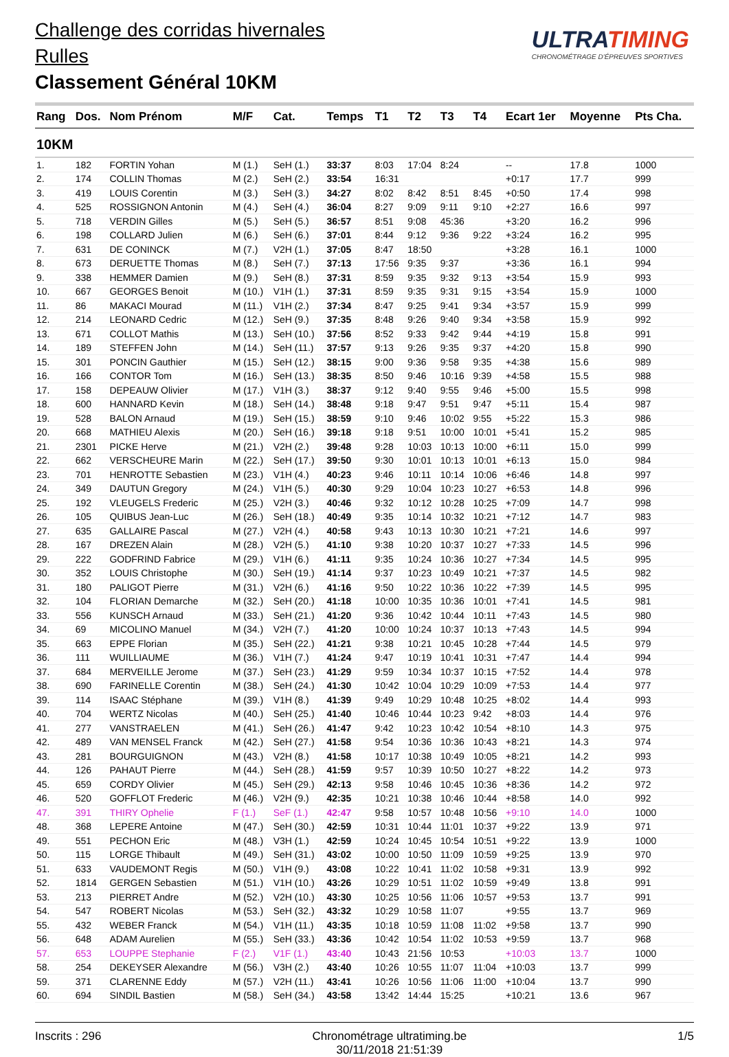Challenge des corridas hivernales
Rulles
Classement Général 10KM
ULTRATIMING
CHRONOMÉTRAGE D'ÉPREUVES SPORTIVES
| Rang | Dos. | Nom Prénom | M/F | Cat. | Temps | T1 | T2 | T3 | T4 | Ecart 1er | Moyenne | Pts Cha. |
| --- | --- | --- | --- | --- | --- | --- | --- | --- | --- | --- | --- | --- |
| 10KM | | | | | | | | | | | | |
| 1. | 182 | FORTIN Yohan | M (1.) | SeH (1.) | 33:37 | 8:03 | 17:04 | 8:24 | | -- | 17.8 | 1000 |
| 2. | 174 | COLLIN Thomas | M (2.) | SeH (2.) | 33:54 | 16:31 | | | | +0:17 | 17.7 | 999 |
| 3. | 419 | LOUIS Corentin | M (3.) | SeH (3.) | 34:27 | 8:02 | 8:42 | 8:51 | 8:45 | +0:50 | 17.4 | 998 |
| 4. | 525 | ROSSIGNON Antonin | M (4.) | SeH (4.) | 36:04 | 8:27 | 9:09 | 9:11 | 9:10 | +2:27 | 16.6 | 997 |
| 5. | 718 | VERDIN Gilles | M (5.) | SeH (5.) | 36:57 | 8:51 | 9:08 | 45:36 | | +3:20 | 16.2 | 996 |
| 6. | 198 | COLLARD Julien | M (6.) | SeH (6.) | 37:01 | 8:44 | 9:12 | 9:36 | 9:22 | +3:24 | 16.2 | 995 |
| 7. | 631 | DE CONINCK | M (7.) | V2H (1.) | 37:05 | 8:47 | 18:50 | | | +3:28 | 16.1 | 1000 |
| 8. | 673 | DERUETTE Thomas | M (8.) | SeH (7.) | 37:13 | 17:56 | 9:35 | 9:37 | | +3:36 | 16.1 | 994 |
| 9. | 338 | HEMMER Damien | M (9.) | SeH (8.) | 37:31 | 8:59 | 9:35 | 9:32 | 9:13 | +3:54 | 15.9 | 993 |
| 10. | 667 | GEORGES Benoit | M (10.) | V1H (1.) | 37:31 | 8:59 | 9:35 | 9:31 | 9:15 | +3:54 | 15.9 | 1000 |
| 11. | 86 | MAKACI Mourad | M (11.) | V1H (2.) | 37:34 | 8:47 | 9:25 | 9:41 | 9:34 | +3:57 | 15.9 | 999 |
| 12. | 214 | LEONARD Cedric | M (12.) | SeH (9.) | 37:35 | 8:48 | 9:26 | 9:40 | 9:34 | +3:58 | 15.9 | 992 |
| 13. | 671 | COLLOT Mathis | M (13.) | SeH (10.) | 37:56 | 8:52 | 9:33 | 9:42 | 9:44 | +4:19 | 15.8 | 991 |
| 14. | 189 | STEFFEN John | M (14.) | SeH (11.) | 37:57 | 9:13 | 9:26 | 9:35 | 9:37 | +4:20 | 15.8 | 990 |
| 15. | 301 | PONCIN Gauthier | M (15.) | SeH (12.) | 38:15 | 9:00 | 9:36 | 9:58 | 9:35 | +4:38 | 15.6 | 989 |
| 16. | 166 | CONTOR Tom | M (16.) | SeH (13.) | 38:35 | 8:50 | 9:46 | 10:16 | 9:39 | +4:58 | 15.5 | 988 |
| 17. | 158 | DEPEAUW Olivier | M (17.) | V1H (3.) | 38:37 | 9:12 | 9:40 | 9:55 | 9:46 | +5:00 | 15.5 | 998 |
| 18. | 600 | HANNARD Kevin | M (18.) | SeH (14.) | 38:48 | 9:18 | 9:47 | 9:51 | 9:47 | +5:11 | 15.4 | 987 |
| 19. | 528 | BALON Arnaud | M (19.) | SeH (15.) | 38:59 | 9:10 | 9:46 | 10:02 | 9:55 | +5:22 | 15.3 | 986 |
| 20. | 668 | MATHIEU Alexis | M (20.) | SeH (16.) | 39:18 | 9:18 | 9:51 | 10:00 | 10:01 | +5:41 | 15.2 | 985 |
| 21. | 2301 | PICKE Herve | M (21.) | V2H (2.) | 39:48 | 9:28 | 10:03 | 10:13 | 10:00 | +6:11 | 15.0 | 999 |
| 22. | 662 | VERSCHEURE Marin | M (22.) | SeH (17.) | 39:50 | 9:30 | 10:01 | 10:13 | 10:01 | +6:13 | 15.0 | 984 |
| 23. | 701 | HENROTTE Sebastien | M (23.) | V1H (4.) | 40:23 | 9:46 | 10:11 | 10:14 | 10:06 | +6:46 | 14.8 | 997 |
| 24. | 349 | DAUTUN Gregory | M (24.) | V1H (5.) | 40:30 | 9:29 | 10:04 | 10:23 | 10:27 | +6:53 | 14.8 | 996 |
| 25. | 192 | VLEUGELS Frederic | M (25.) | V2H (3.) | 40:46 | 9:32 | 10:12 | 10:28 | 10:25 | +7:09 | 14.7 | 998 |
| 26. | 105 | QUIBUS Jean-Luc | M (26.) | SeH (18.) | 40:49 | 9:35 | 10:14 | 10:32 | 10:21 | +7:12 | 14.7 | 983 |
| 27. | 635 | GALLAIRE Pascal | M (27.) | V2H (4.) | 40:58 | 9:43 | 10:13 | 10:30 | 10:21 | +7:21 | 14.6 | 997 |
| 28. | 167 | DREZEN Alain | M (28.) | V2H (5.) | 41:10 | 9:38 | 10:20 | 10:37 | 10:27 | +7:33 | 14.5 | 996 |
| 29. | 222 | GODFRIND Fabrice | M (29.) | V1H (6.) | 41:11 | 9:35 | 10:24 | 10:36 | 10:27 | +7:34 | 14.5 | 995 |
| 30. | 352 | LOUIS Christophe | M (30.) | SeH (19.) | 41:14 | 9:37 | 10:23 | 10:49 | 10:21 | +7:37 | 14.5 | 982 |
| 31. | 180 | PALIGOT Pierre | M (31.) | V2H (6.) | 41:16 | 9:50 | 10:22 | 10:36 | 10:22 | +7:39 | 14.5 | 995 |
| 32. | 104 | FLORIAN Demarche | M (32.) | SeH (20.) | 41:18 | 10:00 | 10:35 | 10:36 | 10:01 | +7:41 | 14.5 | 981 |
| 33. | 556 | KUNSCH Arnaud | M (33.) | SeH (21.) | 41:20 | 9:36 | 10:42 | 10:44 | 10:11 | +7:43 | 14.5 | 980 |
| 34. | 69 | MICOLINO Manuel | M (34.) | V2H (7.) | 41:20 | 10:00 | 10:24 | 10:37 | 10:13 | +7:43 | 14.5 | 994 |
| 35. | 663 | EPPE Florian | M (35.) | SeH (22.) | 41:21 | 9:38 | 10:21 | 10:45 | 10:28 | +7:44 | 14.5 | 979 |
| 36. | 111 | WUILLIAUME | M (36.) | V1H (7.) | 41:24 | 9:47 | 10:19 | 10:41 | 10:31 | +7:47 | 14.4 | 994 |
| 37. | 684 | MERVEILLE Jerome | M (37.) | SeH (23.) | 41:29 | 9:59 | 10:34 | 10:37 | 10:15 | +7:52 | 14.4 | 978 |
| 38. | 690 | FARINELLE Corentin | M (38.) | SeH (24.) | 41:30 | 10:42 | 10:04 | 10:29 | 10:09 | +7:53 | 14.4 | 977 |
| 39. | 114 | ISAAC Stéphane | M (39.) | V1H (8.) | 41:39 | 9:49 | 10:29 | 10:48 | 10:25 | +8:02 | 14.4 | 993 |
| 40. | 704 | WERTZ Nicolas | M (40.) | SeH (25.) | 41:40 | 10:46 | 10:44 | 10:23 | 9:42 | +8:03 | 14.4 | 976 |
| 41. | 277 | VANSTRAELEN | M (41.) | SeH (26.) | 41:47 | 9:42 | 10:23 | 10:42 | 10:54 | +8:10 | 14.3 | 975 |
| 42. | 489 | VAN MENSEL Franck | M (42.) | SeH (27.) | 41:58 | 9:54 | 10:36 | 10:36 | 10:43 | +8:21 | 14.3 | 974 |
| 43. | 281 | BOURGUIGNON | M (43.) | V2H (8.) | 41:58 | 10:17 | 10:38 | 10:49 | 10:05 | +8:21 | 14.2 | 993 |
| 44. | 126 | PAHAUT Pierre | M (44.) | SeH (28.) | 41:59 | 9:57 | 10:39 | 10:50 | 10:27 | +8:22 | 14.2 | 973 |
| 45. | 659 | CORDY Olivier | M (45.) | SeH (29.) | 42:13 | 9:58 | 10:46 | 10:45 | 10:36 | +8:36 | 14.2 | 972 |
| 46. | 520 | GOFFLOT Frederic | M (46.) | V2H (9.) | 42:35 | 10:21 | 10:38 | 10:46 | 10:44 | +8:58 | 14.0 | 992 |
| 47. | 391 | THIRY Ophelie | F (1.) | SeF (1.) | 42:47 | 9:58 | 10:57 | 10:48 | 10:56 | +9:10 | 14.0 | 1000 |
| 48. | 368 | LEPERE Antoine | M (47.) | SeH (30.) | 42:59 | 10:31 | 10:44 | 11:01 | 10:37 | +9:22 | 13.9 | 971 |
| 49. | 551 | PECHON Eric | M (48.) | V3H (1.) | 42:59 | 10:24 | 10:45 | 10:54 | 10:51 | +9:22 | 13.9 | 1000 |
| 50. | 115 | LORGE Thibault | M (49.) | SeH (31.) | 43:02 | 10:00 | 10:50 | 11:09 | 10:59 | +9:25 | 13.9 | 970 |
| 51. | 633 | VAUDEMONT Regis | M (50.) | V1H (9.) | 43:08 | 10:22 | 10:41 | 11:02 | 10:58 | +9:31 | 13.9 | 992 |
| 52. | 1814 | GERGEN Sebastien | M (51.) | V1H (10.) | 43:26 | 10:29 | 10:51 | 11:02 | 10:59 | +9:49 | 13.8 | 991 |
| 53. | 213 | PIERRET Andre | M (52.) | V2H (10.) | 43:30 | 10:25 | 10:56 | 11:06 | 10:57 | +9:53 | 13.7 | 991 |
| 54. | 547 | ROBERT Nicolas | M (53.) | SeH (32.) | 43:32 | 10:29 | 10:58 | 11:07 | | +9:55 | 13.7 | 969 |
| 55. | 432 | WEBER Franck | M (54.) | V1H (11.) | 43:35 | 10:18 | 10:59 | 11:08 | 11:02 | +9:58 | 13.7 | 990 |
| 56. | 648 | ADAM Aurelien | M (55.) | SeH (33.) | 43:36 | 10:42 | 10:54 | 11:02 | 10:53 | +9:59 | 13.7 | 968 |
| 57. | 653 | LOUPPE Stephanie | F (2.) | V1F (1.) | 43:40 | 10:43 | 21:56 | 10:53 | | +10:03 | 13.7 | 1000 |
| 58. | 254 | DEKEYSER Alexandre | M (56.) | V3H (2.) | 43:40 | 10:26 | 10:55 | 11:07 | 11:04 | +10:03 | 13.7 | 999 |
| 59. | 371 | CLARENNE Eddy | M (57.) | V2H (11.) | 43:41 | 10:26 | 10:56 | 11:06 | 11:00 | +10:04 | 13.7 | 990 |
| 60. | 694 | SINDIL Bastien | M (58.) | SeH (34.) | 43:58 | 13:42 | 14:44 | 15:25 | | +10:21 | 13.6 | 967 |
Inscrits : 296 Chronométrage ultratiming.be
30/11/2018 21:51:39
1/5